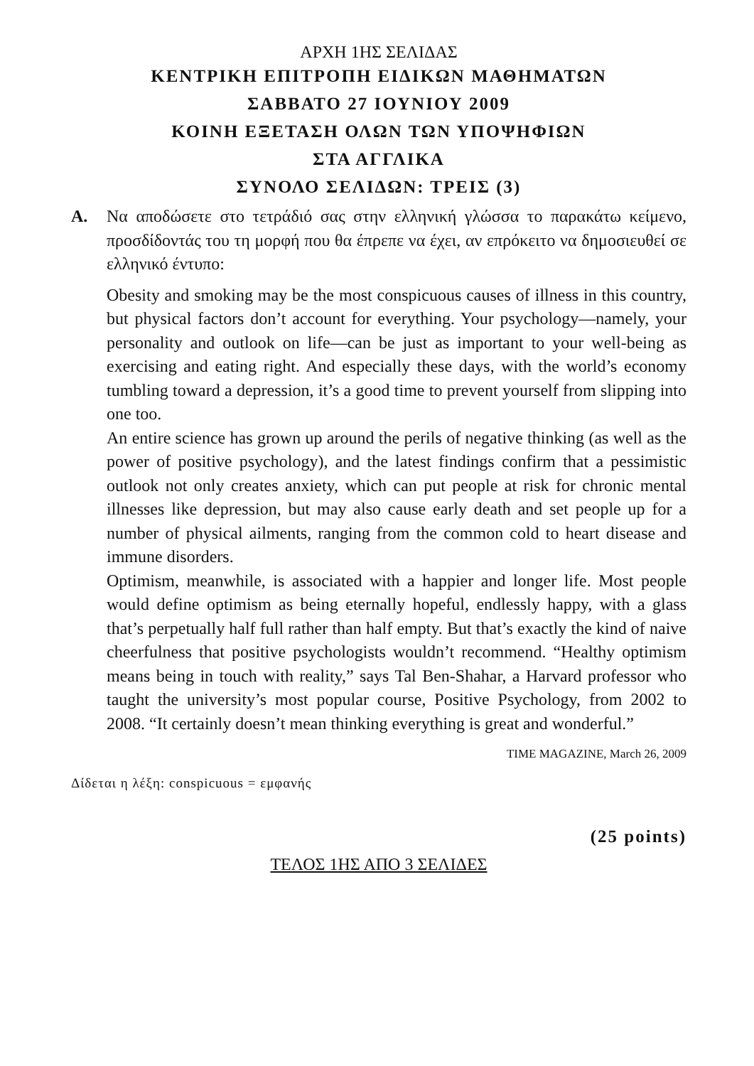ΑΡΧΗ 1ΗΣ ΣΕΛΙΔΑΣ
ΚΕΝΤΡΙΚΗ ΕΠΙΤΡΟΠΗ ΕΙΔΙΚΩΝ ΜΑΘΗΜΑΤΩΝ
ΣΑΒΒΑΤΟ 27 ΙΟΥΝΙΟΥ 2009
ΚΟΙΝΗ ΕΞΕΤΑΣΗ ΟΛΩΝ ΤΩΝ ΥΠΟΨΗΦΙΩΝ
ΣΤΑ ΑΓΓΛΙΚΑ
ΣΥΝΟΛΟ ΣΕΛΙΔΩΝ: ΤΡΕΙΣ (3)
Α. Να αποδώσετε στο τετράδιό σας στην ελληνική γλώσσα το παρακάτω κείμενο, προσδίδοντάς του τη μορφή που θα έπρεπε να έχει, αν επρόκειτο να δημοσιευθεί σε ελληνικό έντυπο:
Obesity and smoking may be the most conspicuous causes of illness in this country, but physical factors don’t account for everything. Your psychology—namely, your personality and outlook on life—can be just as important to your well-being as exercising and eating right. And especially these days, with the world’s economy tumbling toward a depression, it’s a good time to prevent yourself from slipping into one too.
An entire science has grown up around the perils of negative thinking (as well as the power of positive psychology), and the latest findings confirm that a pessimistic outlook not only creates anxiety, which can put people at risk for chronic mental illnesses like depression, but may also cause early death and set people up for a number of physical ailments, ranging from the common cold to heart disease and immune disorders.
Optimism, meanwhile, is associated with a happier and longer life. Most people would define optimism as being eternally hopeful, endlessly happy, with a glass that’s perpetually half full rather than half empty. But that’s exactly the kind of naive cheerfulness that positive psychologists wouldn’t recommend. “Healthy optimism means being in touch with reality,” says Tal Ben-Shahar, a Harvard professor who taught the university’s most popular course, Positive Psychology, from 2002 to 2008. “It certainly doesn’t mean thinking everything is great and wonderful.”
TIME MAGAZINE, March 26, 2009
Δίδεται η λέξη: conspicuous = εμφανής
(25 points)
ΤΕΛΟΣ 1ΗΣ ΑΠΟ 3 ΣΕΛΙΔΕΣ